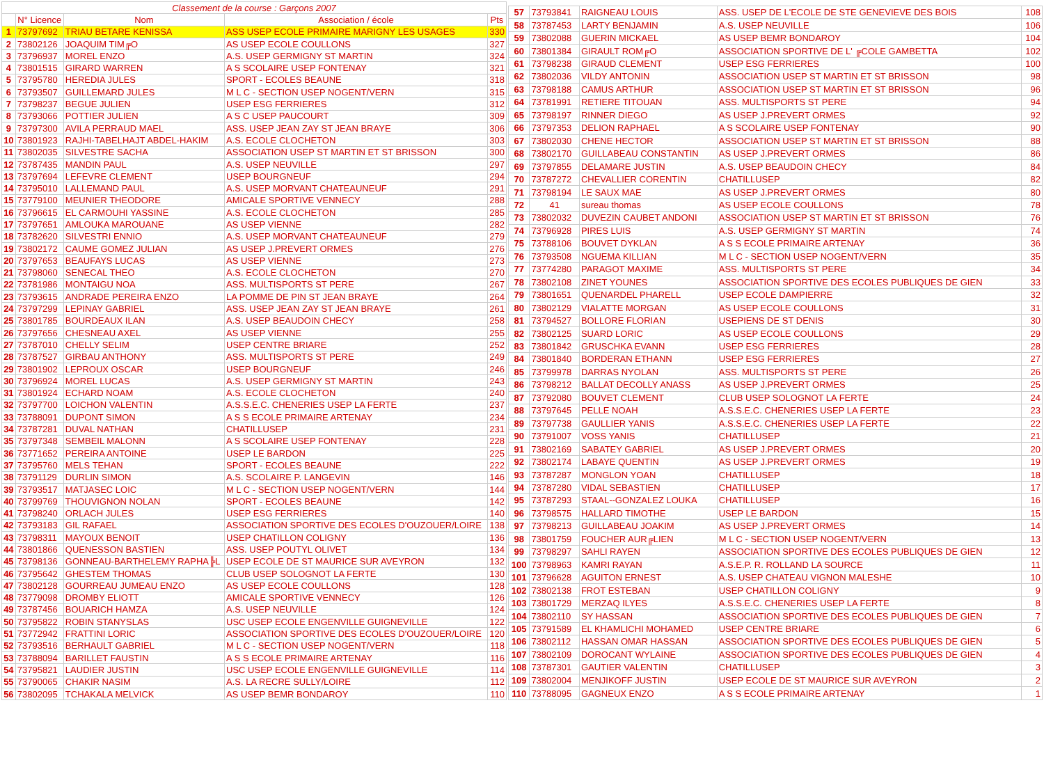| Classement de la course : Garçons 2007 | | | | |
| --- | --- | --- | --- | --- |
| | N° Licence | Nom | Association / école | Pts |
| 1 | 73797692 | TRIAU BETARE KENISSA | ASS USEP ECOLE PRIMAIRE MARIGNY LES USAGES | 330 |
| 2 | 73802126 | JOAQUIM TIM╔O | AS USEP ECOLE COULLONS | 327 |
| 3 | 73796937 | MOREL ENZO | A.S. USEP GERMIGNY ST MARTIN | 324 |
| 4 | 73801515 | GIRARD WARREN | A S SCOLAIRE USEP FONTENAY | 321 |
| 5 | 73795780 | HEREDIA JULES | SPORT - ECOLES BEAUNE | 318 |
| 6 | 73793507 | GUILLEMARD JULES | M L C - SECTION USEP NOGENT/VERN | 315 |
| 7 | 73798237 | BEGUE JULIEN | USEP ESG FERRIERES | 312 |
| 8 | 73793066 | POTTIER JULIEN | A S C USEP PAUCOURT | 309 |
| 9 | 73797300 | AVILA PERRAUD MAEL | ASS. USEP JEAN ZAY ST JEAN BRAYE | 306 |
| 10 | 73801923 | RAJHI-TABELHAJT ABDEL-HAKIM | A.S. ECOLE CLOCHETON | 303 |
| 11 | 73802035 | SILVESTRE SACHA | ASSOCIATION USEP ST MARTIN ET ST BRISSON | 300 |
| 12 | 73787435 | MANDIN PAUL | A.S. USEP NEUVILLE | 297 |
| 13 | 73797694 | LEFEVRE CLEMENT | USEP BOURGNEUF | 294 |
| 14 | 73795010 | LALLEMAND PAUL | A.S. USEP MORVANT CHATEAUNEUF | 291 |
| 15 | 73779100 | MEUNIER THEODORE | AMICALE SPORTIVE VENNECY | 288 |
| 16 | 73796615 | EL CARMOUHI YASSINE | A.S. ECOLE CLOCHETON | 285 |
| 17 | 73797651 | AMLOUKA MAROUANE | AS USEP VIENNE | 282 |
| 18 | 73782620 | SILVESTRI ENNIO | A.S. USEP MORVANT CHATEAUNEUF | 279 |
| 19 | 73802172 | CAUME GOMEZ JULIAN | AS USEP J.PREVERT ORMES | 276 |
| 20 | 73797653 | BEAUFAYS LUCAS | AS USEP VIENNE | 273 |
| 21 | 73798060 | SENECAL THEO | A.S. ECOLE CLOCHETON | 270 |
| 22 | 73781986 | MONTAIGU NOA | ASS. MULTISPORTS ST PERE | 267 |
| 23 | 73793615 | ANDRADE PEREIRA ENZO | LA POMME DE PIN ST JEAN BRAYE | 264 |
| 24 | 73797299 | LEPINAY GABRIEL | ASS. USEP JEAN ZAY ST JEAN BRAYE | 261 |
| 25 | 73801785 | BOURDEAUX ILAN | A.S. USEP BEAUDOIN CHECY | 258 |
| 26 | 73797656 | CHESNEAU AXEL | AS USEP VIENNE | 255 |
| 27 | 73787010 | CHELLY SELIM | USEP CENTRE BRIARE | 252 |
| 28 | 73787527 | GIRBAU ANTHONY | ASS. MULTISPORTS ST PERE | 249 |
| 29 | 73801902 | LEPROUX OSCAR | USEP BOURGNEUF | 246 |
| 30 | 73796924 | MOREL LUCAS | A.S. USEP GERMIGNY ST MARTIN | 243 |
| 31 | 73801924 | ECHARD NOAM | A.S. ECOLE CLOCHETON | 240 |
| 32 | 73797700 | LOICHON VALENTIN | A.S.S.E.C. CHENERIES USEP LA FERTE | 237 |
| 33 | 73788091 | DUPONT SIMON | A S S ECOLE PRIMAIRE ARTENAY | 234 |
| 34 | 73787281 | DUVAL NATHAN | CHATILLUSEP | 231 |
| 35 | 73797348 | SEMBEIL MALONN | A S SCOLAIRE USEP FONTENAY | 228 |
| 36 | 73771652 | PEREIRA ANTOINE | USEP LE BARDON | 225 |
| 37 | 73795760 | MELS TEHAN | SPORT - ECOLES BEAUNE | 222 |
| 38 | 73791129 | DURLIN SIMON | A.S. SCOLAIRE P. LANGEVIN | 146 |
| 39 | 73793517 | MATJASEC LOIC | M L C - SECTION USEP NOGENT/VERN | 144 |
| 40 | 73799769 | THOUVIGNON NOLAN | SPORT - ECOLES BEAUNE | 142 |
| 41 | 73798240 | ORLACH JULES | USEP ESG FERRIERES | 140 |
| 42 | 73793183 | GIL RAFAEL | ASSOCIATION SPORTIVE DES ECOLES D'OUZOUER/LOIRE | 138 |
| 43 | 73798311 | MAYOUX BENOIT | USEP CHATILLON COLIGNY | 136 |
| 44 | 73801866 | QUENESSON BASTIEN | ASS. USEP POUTYL OLIVET | 134 |
| 45 | 73798136 | GONNEAU-BARTHELEMY RAPHA╠L | USEP ECOLE DE ST MAURICE SUR AVEYRON | 132 |
| 46 | 73795642 | GHESTEM THOMAS | CLUB USEP SOLOGNOT LA FERTE | 130 |
| 47 | 73802128 | GOURREAU JUMEAU ENZO | AS USEP ECOLE COULLONS | 128 |
| 48 | 73779098 | DROMBY ELIOTT | AMICALE SPORTIVE VENNECY | 126 |
| 49 | 73787456 | BOUARICH HAMZA | A.S. USEP NEUVILLE | 124 |
| 50 | 73795822 | ROBIN STANYSLAS | USC USEP ECOLE ENGENVILLE GUIGNEVILLE | 122 |
| 51 | 73772942 | FRATTINI LORIC | ASSOCIATION SPORTIVE DES ECOLES D'OUZOUER/LOIRE | 120 |
| 52 | 73793516 | BERHAULT GABRIEL | M L C - SECTION USEP NOGENT/VERN | 118 |
| 53 | 73788094 | BARILLET FAUSTIN | A S S ECOLE PRIMAIRE ARTENAY | 116 |
| 54 | 73795821 | LAUDIER JUSTIN | USC USEP ECOLE ENGENVILLE GUIGNEVILLE | 114 |
| 55 | 73790065 | CHAKIR NASIM | A.S. LA RECRE SULLY/LOIRE | 112 |
| 56 | 73802095 | TCHAKALA MELVICK | AS USEP BEMR BONDAROY | 110 |
| 57 | 73793841 | RAIGNEAU LOUIS | ASS. USEP DE L'ECOLE DE STE GENEVIEVE DES BOIS | 108 |
| 58 | 73787453 | LARTY BENJAMIN | A.S. USEP NEUVILLE | 106 |
| 59 | 73802088 | GUERIN MICKAEL | AS USEP BEMR BONDAROY | 104 |
| 60 | 73801384 | GIRAULT ROM╔O | ASSOCIATION SPORTIVE DE L' ╔COLE GAMBETTA | 102 |
| 61 | 73798238 | GIRAUD CLEMENT | USEP ESG FERRIERES | 100 |
| 62 | 73802036 | VILDY ANTONIN | ASSOCIATION USEP ST MARTIN ET ST BRISSON | 98 |
| 63 | 73798188 | CAMUS ARTHUR | ASSOCIATION USEP ST MARTIN ET ST BRISSON | 96 |
| 64 | 73781991 | RETIERE TITOUAN | ASS. MULTISPORTS ST PERE | 94 |
| 65 | 73798197 | RINNER DIEGO | AS USEP J.PREVERT ORMES | 92 |
| 66 | 73797353 | DELION RAPHAEL | A S SCOLAIRE USEP FONTENAY | 90 |
| 67 | 73802030 | CHENE HECTOR | ASSOCIATION USEP ST MARTIN ET ST BRISSON | 88 |
| 68 | 73802170 | GUILLABEAU CONSTANTIN | AS USEP J.PREVERT ORMES | 86 |
| 69 | 73797855 | DELAMARE JUSTIN | A.S. USEP BEAUDOIN CHECY | 84 |
| 70 | 73787272 | CHEVALLIER CORENTIN | CHATILLUSEP | 82 |
| 71 | 73798194 | LE SAUX MAE | AS USEP J.PREVERT ORMES | 80 |
| 72 | 41 | sureau thomas | AS USEP ECOLE COULLONS | 78 |
| 73 | 73802032 | DUVEZIN CAUBET ANDONI | ASSOCIATION USEP ST MARTIN ET ST BRISSON | 76 |
| 74 | 73796928 | PIRES LUIS | A.S. USEP GERMIGNY ST MARTIN | 74 |
| 75 | 73788106 | BOUVET DYKLAN | A S S ECOLE PRIMAIRE ARTENAY | 36 |
| 76 | 73793508 | NGUEMA KILLIAN | M L C - SECTION USEP NOGENT/VERN | 35 |
| 77 | 73774280 | PARAGOT MAXIME | ASS. MULTISPORTS ST PERE | 34 |
| 78 | 73802108 | ZINET YOUNES | ASSOCIATION SPORTIVE DES ECOLES PUBLIQUES DE GIEN | 33 |
| 79 | 73801651 | QUENARDEL PHARELL | USEP ECOLE DAMPIERRE | 32 |
| 80 | 73802129 | VIALATTE MORGAN | AS USEP ECOLE COULLONS | 31 |
| 81 | 73794527 | BOLLORE FLORIAN | USEPIENS DE ST DENIS | 30 |
| 82 | 73802125 | SUARD LORIC | AS USEP ECOLE COULLONS | 29 |
| 83 | 73801842 | GRUSCHKA EVANN | USEP ESG FERRIERES | 28 |
| 84 | 73801840 | BORDERAN ETHANN | USEP ESG FERRIERES | 27 |
| 85 | 73799978 | DARRAS NYOLAN | ASS. MULTISPORTS ST PERE | 26 |
| 86 | 73798212 | BALLAT DECOLLY ANASS | AS USEP J.PREVERT ORMES | 25 |
| 87 | 73792080 | BOUVET CLEMENT | CLUB USEP SOLOGNOT LA FERTE | 24 |
| 88 | 73797645 | PELLE NOAH | A.S.S.E.C. CHENERIES USEP LA FERTE | 23 |
| 89 | 73797738 | GAULLIER YANIS | A.S.S.E.C. CHENERIES USEP LA FERTE | 22 |
| 90 | 73791007 | VOSS YANIS | CHATILLUSEP | 21 |
| 91 | 73802169 | SABATEY GABRIEL | AS USEP J.PREVERT ORMES | 20 |
| 92 | 73802174 | LABAYE QUENTIN | AS USEP J.PREVERT ORMES | 19 |
| 93 | 73787287 | MONGLON YOAN | CHATILLUSEP | 18 |
| 94 | 73787280 | VIDAL SEBASTIEN | CHATILLUSEP | 17 |
| 95 | 73787293 | STAAL--GONZALEZ LOUKA | CHATILLUSEP | 16 |
| 96 | 73798575 | HALLARD TIMOTHE | USEP LE BARDON | 15 |
| 97 | 73798213 | GUILLABEAU JOAKIM | AS USEP J.PREVERT ORMES | 14 |
| 98 | 73801759 | FOUCHER AUR╔LIEN | M L C - SECTION USEP NOGENT/VERN | 13 |
| 99 | 73798297 | SAHLI RAYEN | ASSOCIATION SPORTIVE DES ECOLES PUBLIQUES DE GIEN | 12 |
| 100 | 73798963 | KAMRI RAYAN | A.S.E.P. R. ROLLAND LA SOURCE | 11 |
| 101 | 73796628 | AGUITON ERNEST | A.S. USEP CHATEAU VIGNON MALESHE | 10 |
| 102 | 73802138 | FROT ESTEBAN | USEP CHATILLON COLIGNY | 9 |
| 103 | 73801729 | MERZAQ ILYES | A.S.S.E.C. CHENERIES USEP LA FERTE | 8 |
| 104 | 73802110 | SY HASSAN | ASSOCIATION SPORTIVE DES ECOLES PUBLIQUES DE GIEN | 7 |
| 105 | 73791589 | EL KHAMLICHI MOHAMED | USEP CENTRE BRIARE | 6 |
| 106 | 73802112 | HASSAN OMAR HASSAN | ASSOCIATION SPORTIVE DES ECOLES PUBLIQUES DE GIEN | 5 |
| 107 | 73802109 | DOROCANT WYLAINE | ASSOCIATION SPORTIVE DES ECOLES PUBLIQUES DE GIEN | 4 |
| 108 | 73787301 | GAUTIER VALENTIN | CHATILLUSEP | 3 |
| 109 | 73802004 | MENJIKOFF JUSTIN | USEP ECOLE DE ST MAURICE SUR AVEYRON | 2 |
| 110 | 73788095 | GAGNEUX ENZO | A S S ECOLE PRIMAIRE ARTENAY | 1 |